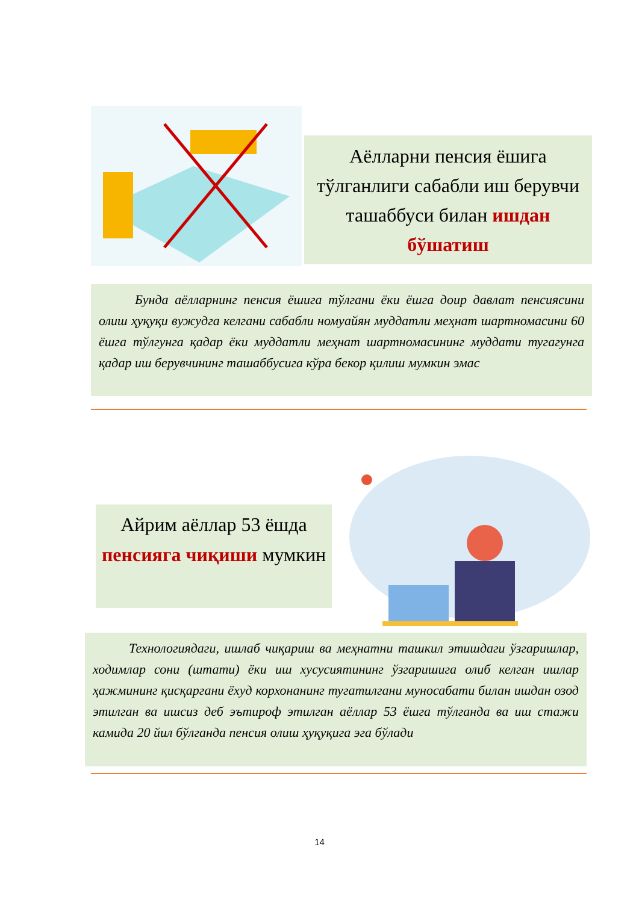Аёлларни пенсия ёшига тўлганлиги сабабли иш берувчи ташаббуси билан ишдан бўшатиш
Бунда аёлларнинг пенсия ёшига тўлгани ёки ёшга доир давлат пенсиясини олиш ҳуқуқи вужудга келгани сабабли номуайян муддатли меҳнат шартномасини 60 ёшга тўлгунга қадар ёки муддатли меҳнат шартномасининг муддати тугагунга қадар иш берувчининг ташаббусига кўра бекор қилиш мумкин эмас
Айрим аёллар 53 ёшда пенсияга чиқиши мумкин
Технологиядаги, ишлаб чиқариш ва меҳнатни ташкил этишдаги ўзгаришлар, ходимлар сони (штати) ёки иш хусусиятининг ўзгаришига олиб келган ишлар ҳажмининг қисқаргани ёхуд корхонанинг тугатилгани муносабати билан ишдан озод этилган ва ишсиз деб эътироф этилган аёллар 53 ёшга тўлганда ва иш стажи камида 20 йил бўлганда пенсия олиш ҳуқуқига эга бўлади
14